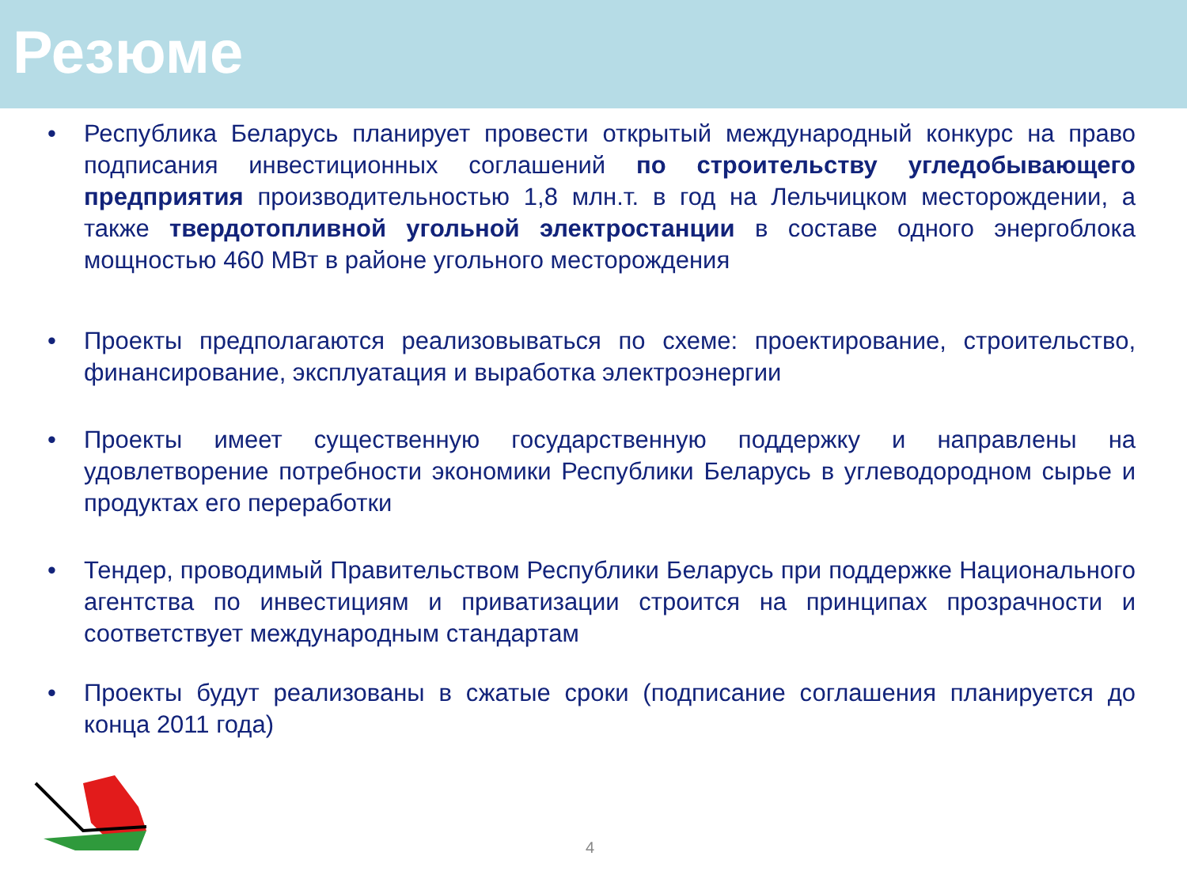Резюме
• Республика Беларусь планирует провести открытый международный конкурс на право подписания инвестиционных соглашений по строительству угледобывающего предприятия производительностью 1,8 млн.т. в год на Лельчицком месторождении, а также твердотопливной угольной электростанции в составе одного энергоблока мощностью 460 МВт в районе угольного месторождения
• Проекты предполагаются реализовываться по схеме: проектирование, строительство, финансирование, эксплуатация и выработка электроэнергии
• Проекты имеет существенную государственную поддержку и направлены на удовлетворение потребности экономики Республики Беларусь в углеводородном сырье и продуктах его переработки
• Тендер, проводимый Правительством Республики Беларусь при поддержке Национального агентства по инвестициям и приватизации строится на принципах прозрачности и соответствует международным стандартам
• Проекты будут реализованы в сжатые сроки (подписание соглашения планируется до конца 2011 года)
4